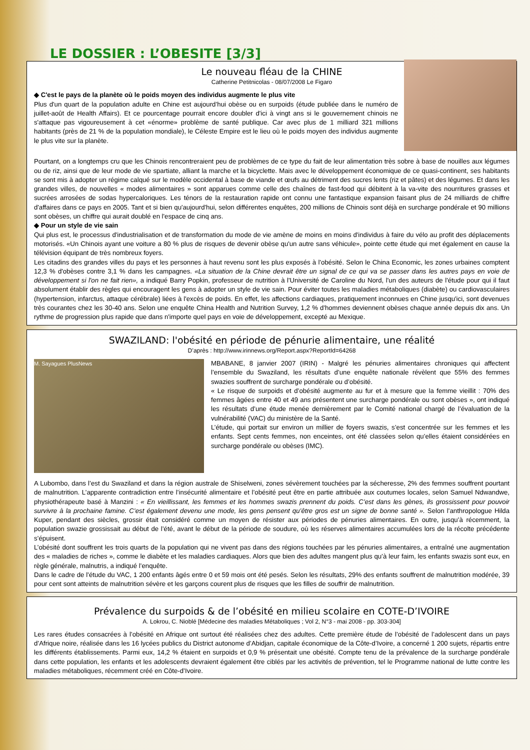LE DOSSIER : L’OBESITE [3/3]
Le nouveau fléau de la CHINE
Catherine Petitnicolas - 08/07/2008 Le Figaro
◆ C'est le pays de la planète où le poids moyen des individus augmente le plus vite
Plus d'un quart de la population adulte en Chine est aujourd’hui obèse ou en surpoids (étude publiée dans le numéro de juillet-août de Health Affairs). Et ce pourcentage pourrait encore doubler d'ici à vingt ans si le gouvernement chinois ne s'attaque pas vigoureusement à cet «énorme» problème de santé publique. Car avec plus de 1 milliard 321 millions habitants (près de 21 % de la population mondiale), le Céleste Empire est le lieu où le poids moyen des individus augmente le plus vite sur la planète.
Pourtant, on a longtemps cru que les Chinois rencontreraient peu de problèmes de ce type du fait de leur alimentation très sobre à base de nouilles aux légumes ou de riz, ainsi que de leur mode de vie spartiate, alliant la marche et la bicyclette. Mais avec le développement économique de ce quasi-continent, ses habitants se sont mis à adopter un régime calqué sur le modèle occidental à base de viande et œufs au détriment des sucres lents (riz et pâtes) et des légumes. Et dans les grandes villes, de nouvelles « modes alimentaires » sont apparues comme celle des chaînes de fast-food qui débitent à la va-vite des nourritures grasses et sucrées arrosées de sodas hypercaloriques. Les ténors de la restauration rapide ont connu une fantastique expansion faisant plus de 24 milliards de chiffre d'affaires dans ce pays en 2005. Tant et si bien qu'aujourd'hui, selon différentes enquêtes, 200 millions de Chinois sont déjà en surcharge pondérale et 90 millions sont obèses, un chiffre qui aurait doublé en l'espace de cinq ans.
◆ Pour un style de vie sain
Qui plus est, le processus d'industrialisation et de transformation du mode de vie amène de moins en moins d'individus à faire du vélo au profit des déplacements motorisés. «Un Chinois ayant une voiture a 80 % plus de risques de devenir obèse qu'un autre sans véhicule», pointe cette étude qui met également en cause la télévision équipant de très nombreux foyers.
Les citadins des grandes villes du pays et les personnes à haut revenu sont les plus exposés à l'obésité. Selon le China Economic, les zones urbaines comptent 12,3 % d'obèses contre 3,1 % dans les campagnes. «La situation de la Chine devrait être un signal de ce qui va se passer dans les autres pays en voie de développement si l'on ne fait rien», a indiqué Barry Popkin, professeur de nutrition à l'Université de Caroline du Nord, l'un des auteurs de l'étude pour qui il faut absolument établir des règles qui encouragent les gens à adopter un style de vie sain. Pour éviter toutes les maladies métaboliques (diabète) ou cardiovasculaires (hypertension, infarctus, attaque cérébrale) liées à l'excès de poids. En effet, les affections cardiaques, pratiquement inconnues en Chine jusqu'ici, sont devenues très courantes chez les 30-40 ans. Selon une enquête China Health and Nutrition Survey, 1,2 % d'hommes deviennent obèses chaque année depuis dix ans. Un rythme de progression plus rapide que dans n'importe quel pays en voie de développement, excepté au Mexique.
SWAZILAND: l'obésité en période de pénurie alimentaire, une réalité
D’après : http://www.irinnews.org/Report.aspx?ReportId=64268
M. Sayagues PlusNews
MBABANE, 8 janvier 2007 (IRIN) - Malgré les pénuries alimentaires chroniques qui affectent l’ensemble du Swaziland, les résultats d’une enquête nationale révèlent que 55% des femmes swazies souffrent de surcharge pondérale ou d’obésité.
« Le risque de surpoids et d’obésité augmente au fur et à mesure que la femme vieillit : 70% des femmes âgées entre 40 et 49 ans présentent une surcharge pondérale ou sont obèses », ont indiqué les résultats d’une étude menée dernièrement par le Comité national chargé de l’évaluation de la vulnérabilité (VAC) du ministère de la Santé.
L’étude, qui portait sur environ un millier de foyers swazis, s’est concentrée sur les femmes et les enfants. Sept cents femmes, non enceintes, ont été classées selon qu’elles étaient considérées en surcharge pondérale ou obèses (IMC).
A Lubombo, dans l’est du Swaziland et dans la région australe de Shiselweni, zones sévèrement touchées par la sécheresse, 2% des femmes souffrent pourtant de malnutrition. L’apparente contradiction entre l’insécurité alimentaire et l’obésité peut être en partie attribuée aux coutumes locales, selon Samuel Ndwandwe, physiothérapeute basé à Manzini : « En vieillissant, les femmes et les hommes swazis prennent du poids. C’est dans les gènes, ils grossissent pour pouvoir survivre à la prochaine famine. C’est également devenu une mode, les gens pensent qu’être gros est un signe de bonne santé ». Selon l’anthropologue Hilda Kuper, pendant des siècles, grossir était considéré comme un moyen de résister aux périodes de pénuries alimentaires. En outre, jusqu’à récemment, la population swazie grossissait au début de l’été, avant le début de la période de soudure, où les réserves alimentaires accumulées lors de la récolte précédente s’épuisent.
L’obésité dont souffrent les trois quarts de la population qui ne vivent pas dans des régions touchées par les pénuries alimentaires, a entraîné une augmentation des « maladies de riches », comme le diabète et les maladies cardiaques. Alors que bien des adultes mangent plus qu’à leur faim, les enfants swazis sont eux, en règle générale, malnutris, a indiqué l’enquête.
Dans le cadre de l’étude du VAC, 1 200 enfants âgés entre 0 et 59 mois ont été pesés. Selon les résultats, 29% des enfants souffrent de malnutrition modérée, 39 pour cent sont atteints de malnutrition sévère et les garçons courent plus de risques que les filles de souffrir de malnutrition.
Prévalence du surpoids & de l’obésité en milieu scolaire en COTE-D’IVOIRE
A. Lokrou, C. Nioblé [Médecine des maladies Métaboliques ; Vol 2, N°3 - mai 2008 - pp. 303-304]
Les rares études consacrées à l’obésité en Afrique ont surtout été réalisées chez des adultes. Cette première étude de l’obésité de l’adolescent dans un pays d’Afrique noire, réalisée dans les 16 lycées publics du District autonome d’Abidjan, capitale économique de la Côte-d’Ivoire, a concerné 1 200 sujets, répartis entre les différents établissements. Parmi eux, 14,2 % étaient en surpoids et 0,9 % présentait une obésité. Compte tenu de la prévalence de la surcharge pondérale dans cette population, les enfants et les adolescents devraient également être ciblés par les activités de prévention, tel le Programme national de lutte contre les maladies métaboliques, récemment créé en Côte-d’Ivoire.